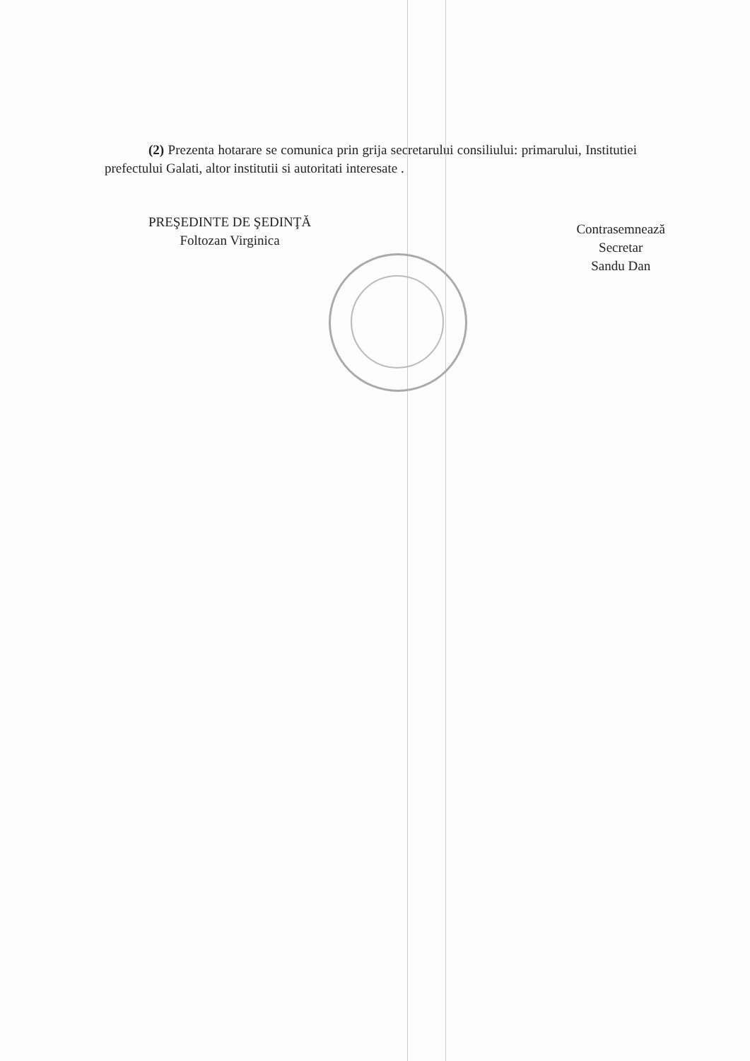(2) Prezenta hotarare se comunica prin grija secretarului consiliului: primarului, Institutiei prefectului Galati, altor institutii si autoritati interesate .
PREŞEDINTE DE ŞEDINŢĂ
Foltozan Virginica
Contrasemnează
Secretar
Sandu Dan